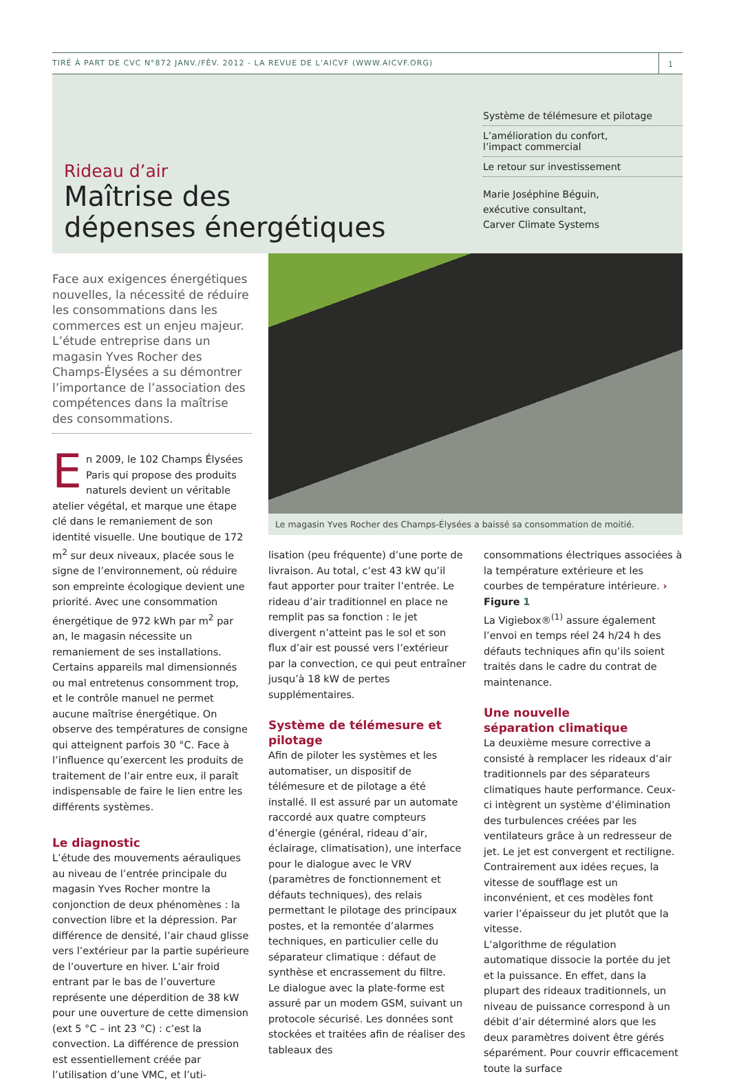TIRÉ À PART DE CVC N°872 JANV./FÉV. 2012 - LA REVUE DE L’AICVF (WWW.AICVF.ORG)
1
Rideau d’air
Maîtrise des
dépenses énergétiques
Système de télémesure et pilotage
L’amélioration du confort,
l’impact commercial
Le retour sur investissement
Marie Joséphine Béguin,
exécutive consultant,
Carver Climate Systems
Face aux exigences énergétiques nouvelles, la nécessité de réduire les consommations dans les commerces est un enjeu majeur. L’étude entreprise dans un magasin Yves Rocher des Champs-Élysées a su démontrer l’importance de l’association des compétences dans la maîtrise des consommations.
En 2009, le 102 Champs Élysées Paris qui propose des produits naturels devient un véritable atelier végétal, et marque une étape clé dans le remaniement de son identité visuelle. Une boutique de 172 m<sup>2</sup> sur deux niveaux, placée sous le signe de l’environnement, où réduire son empreinte écologique devient une priorité. Avec une consommation énergétique de 972 kWh par m<sup>2</sup> par an, le magasin nécessite un remaniement de ses installations. Certains appareils mal dimensionnés ou mal entretenus consomment trop, et le contrôle manuel ne permet aucune maîtrise énergétique. On observe des températures de consigne qui atteignent parfois 30 °C. Face à l’influence qu’exercent les produits de traitement de l’air entre eux, il paraît indispensable de faire le lien entre les différents systèmes.
Le diagnostic
L’étude des mouvements aérauliques au niveau de l’entrée principale du magasin Yves Rocher montre la conjonction de deux phénomènes : la convection libre et la dépression. Par différence de densité, l’air chaud glisse vers l’extérieur par la partie supérieure de l’ouverture en hiver. L’air froid entrant par le bas de l’ouverture représente une déperdition de 38 kW pour une ouverture de cette dimension (ext 5 °C – int 23 °C) : c’est la convection. La différence de pression est essentiellement créée par l’utilisation d’une VMC, et l’uti-
Le magasin Yves Rocher des Champs-Élysées a baissé sa consommation de moitié.
lisation (peu fréquente) d’une porte de livraison. Au total, c’est 43 kW qu’il faut apporter pour traiter l’entrée. Le rideau d’air traditionnel en place ne remplit pas sa fonction : le jet divergent n’atteint pas le sol et son flux d’air est poussé vers l’extérieur par la convection, ce qui peut entraîner jusqu’à 18 kW de pertes supplémentaires.
Système de télémesure et pilotage
Afin de piloter les systèmes et les automatiser, un dispositif de télémesure et de pilotage a été installé. Il est assuré par un automate raccordé aux quatre compteurs d’énergie (général, rideau d’air, éclairage, climatisation), une interface pour le dialogue avec le VRV (paramètres de fonctionnement et défauts techniques), des relais permettant le pilotage des principaux postes, et la remontée d’alarmes techniques, en particulier celle du séparateur climatique : défaut de synthèse et encrassement du filtre.
Le dialogue avec la plate-forme est assuré par un modem GSM, suivant un protocole sécurisé. Les données sont stockées et traitées afin de réaliser des tableaux des
consommations électriques associées à la température extérieure et les courbes de température intérieure. › Figure 1
La Vigiebox®<sup>(1)</sup> assure également l’envoi en temps réel 24 h/24 h des défauts techniques afin qu’ils soient traités dans le cadre du contrat de maintenance.
Une nouvelle
séparation climatique
La deuxième mesure corrective a consisté à remplacer les rideaux d’air traditionnels par des séparateurs climatiques haute performance. Ceux-ci intègrent un système d’élimination des turbulences créées par les ventilateurs grâce à un redresseur de jet. Le jet est convergent et rectiligne. Contrairement aux idées reçues, la vitesse de soufflage est un inconvénient, et ces modèles font varier l’épaisseur du jet plutôt que la vitesse.
L’algorithme de régulation automatique dissocie la portée du jet et la puissance. En effet, dans la plupart des rideaux traditionnels, un niveau de puissance correspond à un débit d’air déterminé alors que les deux paramètres doivent être gérés séparément. Pour couvrir efficacement toute la surface